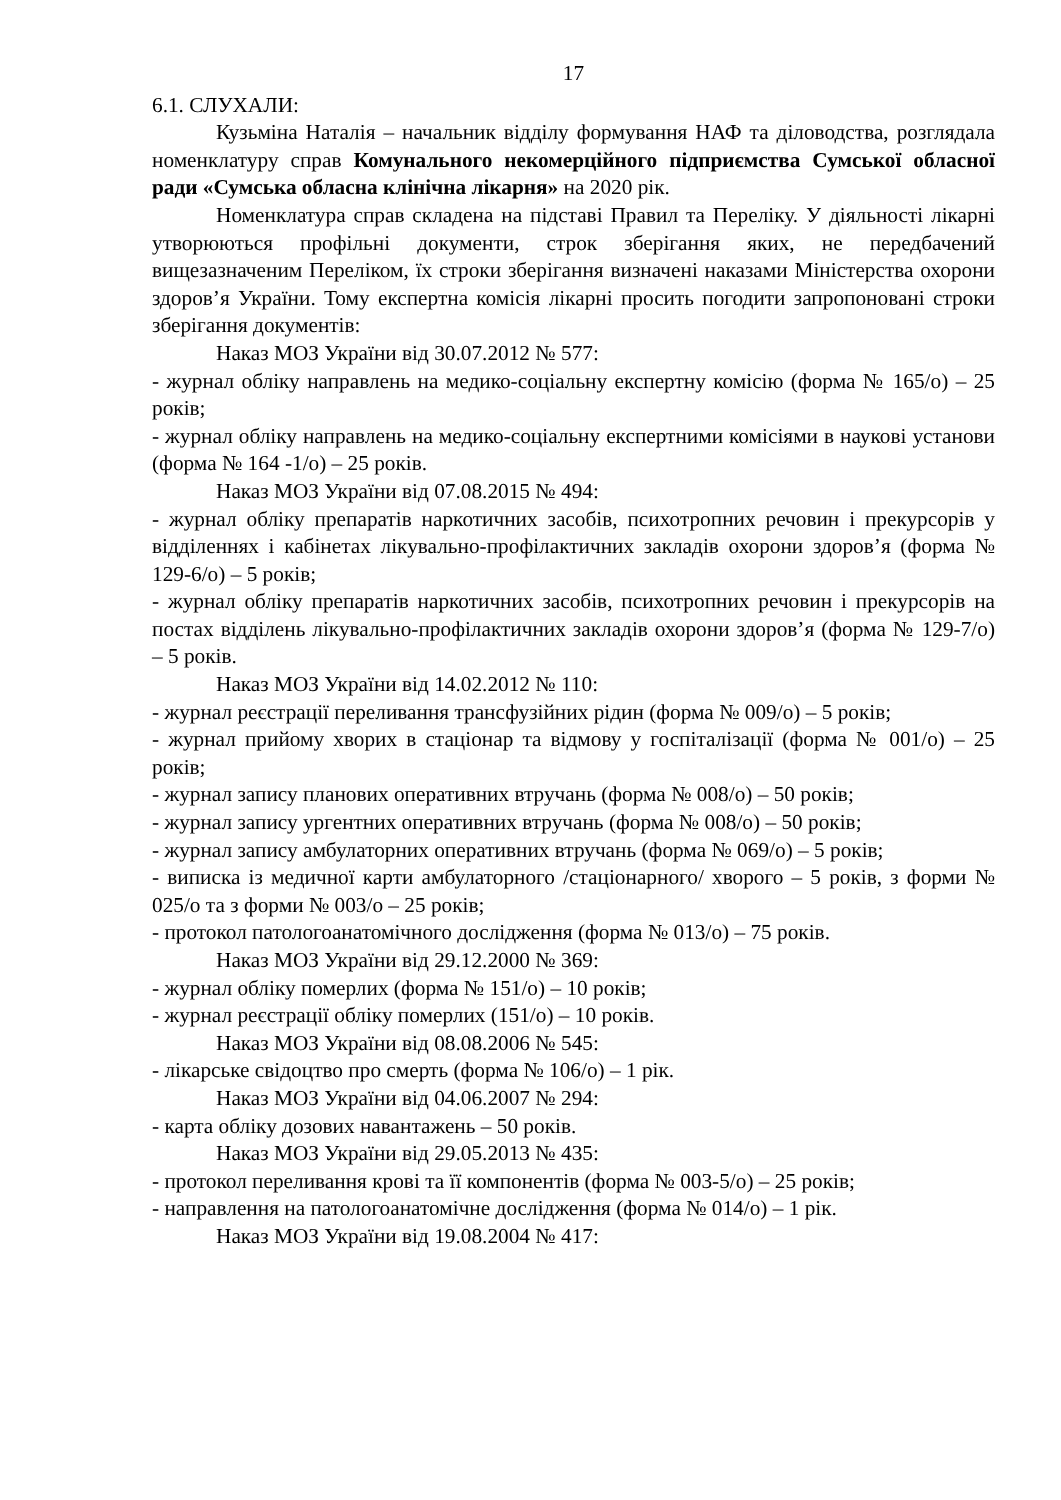17
6.1. СЛУХАЛИ:
Кузьміна Наталія – начальник відділу формування НАФ та діловодства, розглядала номенклатуру справ Комунального некомерційного підприємства Сумської обласної ради «Сумська обласна клінічна лікарня» на 2020 рік.
Номенклатура справ складена на підставі Правил та Переліку. У діяльності лікарні утворюються профільні документи, строк зберігання яких, не передбачений вищезазначеним Переліком, їх строки зберігання визначені наказами Міністерства охорони здоров’я України. Тому експертна комісія лікарні просить погодити запропоновані строки зберігання документів:
Наказ МОЗ України від 30.07.2012 № 577:
- журнал обліку направлень на медико-соціальну експертну комісію (форма № 165/о) – 25 років;
- журнал обліку направлень на медико-соціальну експертними комісіями в наукові установи (форма № 164 -1/о) – 25 років.
Наказ МОЗ України від 07.08.2015 № 494:
- журнал обліку препаратів наркотичних засобів, психотропних речовин і прекурсорів у відділеннях і кабінетах лікувально-профілактичних закладів охорони здоров’я (форма № 129-6/о) – 5 років;
- журнал обліку препаратів наркотичних засобів, психотропних речовин і прекурсорів на постах відділень лікувально-профілактичних закладів охорони здоров’я (форма № 129-7/о) – 5 років.
Наказ МОЗ України від 14.02.2012 № 110:
- журнал реєстрації переливання трансфузійних рідин (форма № 009/о) – 5 років;
- журнал прийому хворих в стаціонар та відмову у госпіталізації (форма № 001/о) – 25 років;
- журнал запису планових оперативних втручань (форма № 008/о) – 50 років;
- журнал запису ургентних оперативних втручань (форма № 008/о) – 50 років;
- журнал запису амбулаторних оперативних втручань (форма № 069/о) – 5 років;
- виписка із медичної карти амбулаторного /стаціонарного/ хворого – 5 років, з форми № 025/о та з форми № 003/о – 25 років;
- протокол патологоанатомічного дослідження (форма № 013/о) – 75 років.
Наказ МОЗ України від 29.12.2000 № 369:
- журнал обліку померлих (форма № 151/о) – 10 років;
- журнал реєстрації обліку померлих (151/о) – 10 років.
Наказ МОЗ України від 08.08.2006 № 545:
- лікарське свідоцтво про смерть (форма № 106/о) – 1 рік.
Наказ МОЗ України від 04.06.2007 № 294:
- карта обліку дозових навантажень – 50 років.
Наказ МОЗ України від 29.05.2013 № 435:
- протокол переливання крові та її компонентів (форма № 003-5/о) – 25 років;
- направлення на патологоанатомічне дослідження (форма № 014/о) – 1 рік.
Наказ МОЗ України від 19.08.2004 № 417: